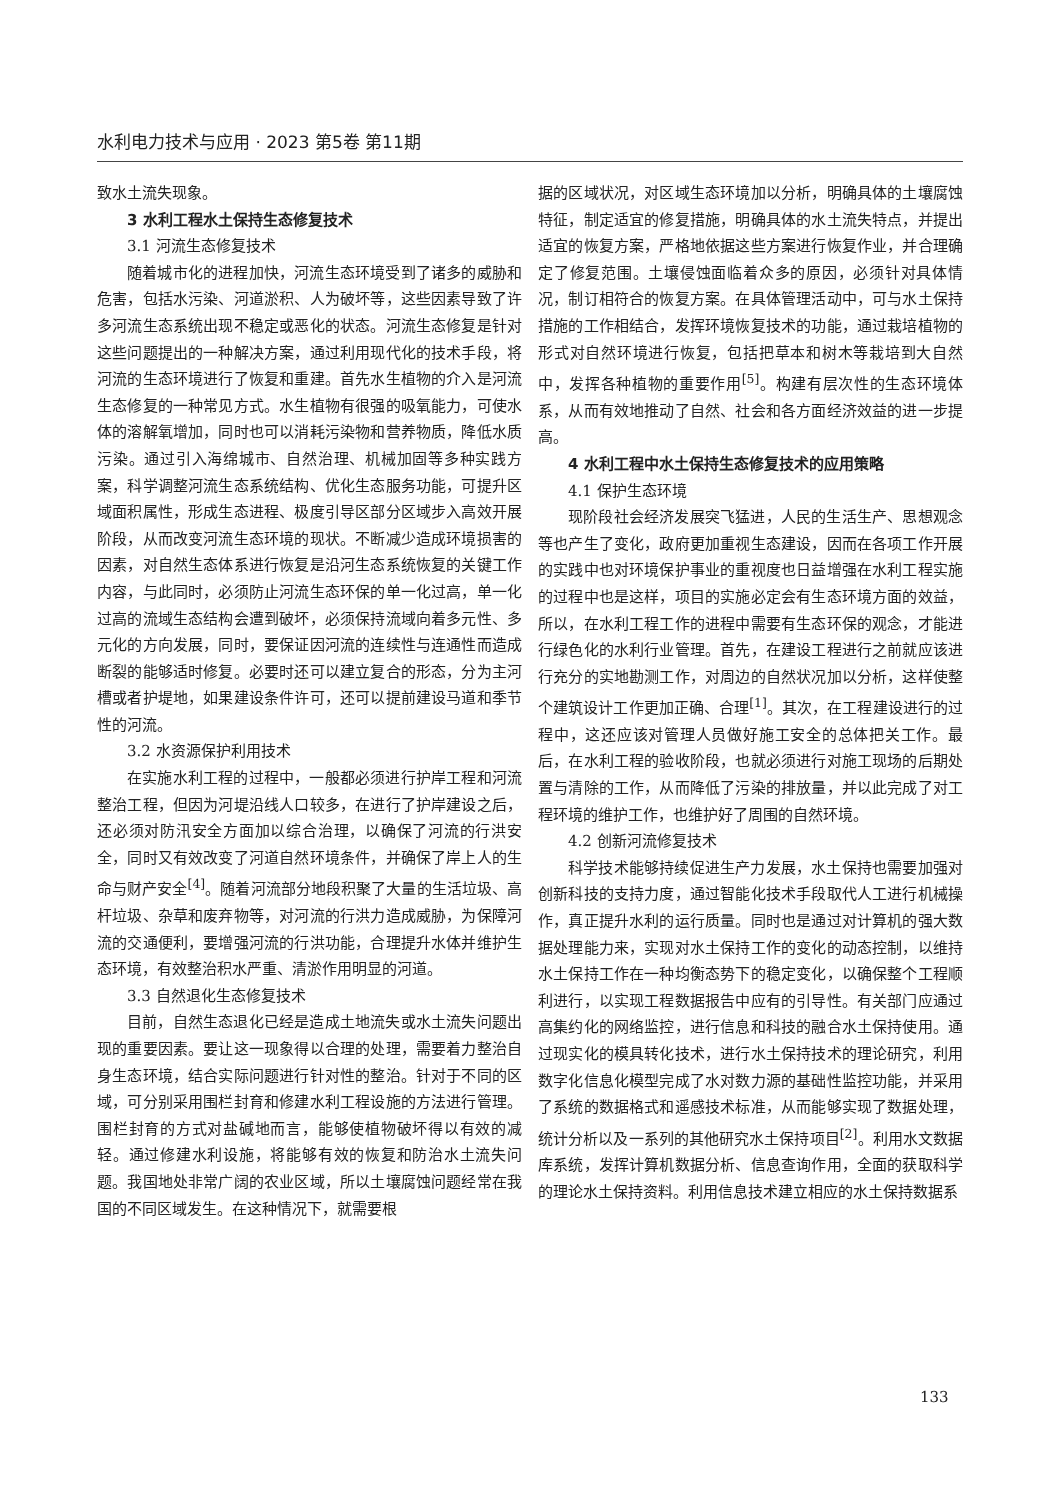水利电力技术与应用 · 2023 第5卷 第11期
致水土流失现象。
3 水利工程水土保持生态修复技术
3.1 河流生态修复技术
随着城市化的进程加快，河流生态环境受到了诸多的威胁和危害，包括水污染、河道淤积、人为破坏等，这些因素导致了许多河流生态系统出现不稳定或恶化的状态。河流生态修复是针对这些问题提出的一种解决方案，通过利用现代化的技术手段，将河流的生态环境进行了恢复和重建。首先水生植物的介入是河流生态修复的一种常见方式。水生植物有很强的吸氧能力，可使水体的溶解氧增加，同时也可以消耗污染物和营养物质，降低水质污染。通过引入海绵城市、自然治理、机械加固等多种实践方案，科学调整河流生态系统结构、优化生态服务功能，可提升区域面积属性，形成生态进程、极度引导区部分区域步入高效开展阶段，从而改变河流生态环境的现状。不断减少造成环境损害的因素，对自然生态体系进行恢复是沿河生态系统恢复的关键工作内容，与此同时，必须防止河流生态环保的单一化过高，单一化过高的流域生态结构会遭到破坏，必须保持流域向着多元性、多元化的方向发展，同时，要保证因河流的连续性与连通性而造成断裂的能够适时修复。必要时还可以建立复合的形态，分为主河槽或者护堤地，如果建设条件许可，还可以提前建设马道和季节性的河流。
3.2 水资源保护利用技术
在实施水利工程的过程中，一般都必须进行护岸工程和河流整治工程，但因为河堤沿线人口较多，在进行了护岸建设之后，还必须对防汛安全方面加以综合治理，以确保了河流的行洪安全，同时又有效改变了河道自然环境条件，并确保了岸上人的生命与财产安全<sup>[4]</sup>。随着河流部分地段积聚了大量的生活垃圾、高杆垃圾、杂草和废弃物等，对河流的行洪力造成威胁，为保障河流的交通便利，要增强河流的行洪功能，合理提升水体并维护生态环境，有效整治积水严重、清淤作用明显的河道。
3.3 自然退化生态修复技术
目前，自然生态退化已经是造成土地流失或水土流失问题出现的重要因素。要让这一现象得以合理的处理，需要着力整治自身生态环境，结合实际问题进行针对性的整治。针对于不同的区域，可分别采用围栏封育和修建水利工程设施的方法进行管理。围栏封育的方式对盐碱地而言，能够使植物破坏得以有效的减轻。通过修建水利设施，将能够有效的恢复和防治水土流失问题。我国地处非常广阔的农业区域，所以土壤腐蚀问题经常在我国的不同区域发生。在这种情况下，就需要根
据的区域状况，对区域生态环境加以分析，明确具体的土壤腐蚀特征，制定适宜的修复措施，明确具体的水土流失特点，并提出适宜的恢复方案，严格地依据这些方案进行恢复作业，并合理确定了修复范围。土壤侵蚀面临着众多的原因，必须针对具体情况，制订相符合的恢复方案。在具体管理活动中，可与水土保持措施的工作相结合，发挥环境恢复技术的功能，通过栽培植物的形式对自然环境进行恢复，包括把草本和树木等栽培到大自然中，发挥各种植物的重要作用<sup>[5]</sup>。构建有层次性的生态环境体系，从而有效地推动了自然、社会和各方面经济效益的进一步提高。
4 水利工程中水土保持生态修复技术的应用策略
4.1 保护生态环境
现阶段社会经济发展突飞猛进，人民的生活生产、思想观念等也产生了变化，政府更加重视生态建设，因而在各项工作开展的实践中也对环境保护事业的重视度也日益增强在水利工程实施的过程中也是这样，项目的实施必定会有生态环境方面的效益，所以，在水利工程工作的进程中需要有生态环保的观念，才能进行绿色化的水利行业管理。首先，在建设工程进行之前就应该进行充分的实地勘测工作，对周边的自然状况加以分析，这样使整个建筑设计工作更加正确、合理<sup>[1]</sup>。其次，在工程建设进行的过程中，这还应该对管理人员做好施工安全的总体把关工作。最后，在水利工程的验收阶段，也就必须进行对施工现场的后期处置与清除的工作，从而降低了污染的排放量，并以此完成了对工程环境的维护工作，也维护好了周围的自然环境。
4.2 创新河流修复技术
科学技术能够持续促进生产力发展，水土保持也需要加强对创新科技的支持力度，通过智能化技术手段取代人工进行机械操作，真正提升水利的运行质量。同时也是通过对计算机的强大数据处理能力来，实现对水土保持工作的变化的动态控制，以维持水土保持工作在一种均衡态势下的稳定变化，以确保整个工程顺利进行，以实现工程数据报告中应有的引导性。有关部门应通过高集约化的网络监控，进行信息和科技的融合水土保持使用。通过现实化的模具转化技术，进行水土保持技术的理论研究，利用数字化信息化模型完成了水对数力源的基础性监控功能，并采用了系统的数据格式和遥感技术标准，从而能够实现了数据处理，统计分析以及一系列的其他研究水土保持项目<sup>[2]</sup>。利用水文数据库系统，发挥计算机数据分析、信息查询作用，全面的获取科学的理论水土保持资料。利用信息技术建立相应的水土保持数据系
133